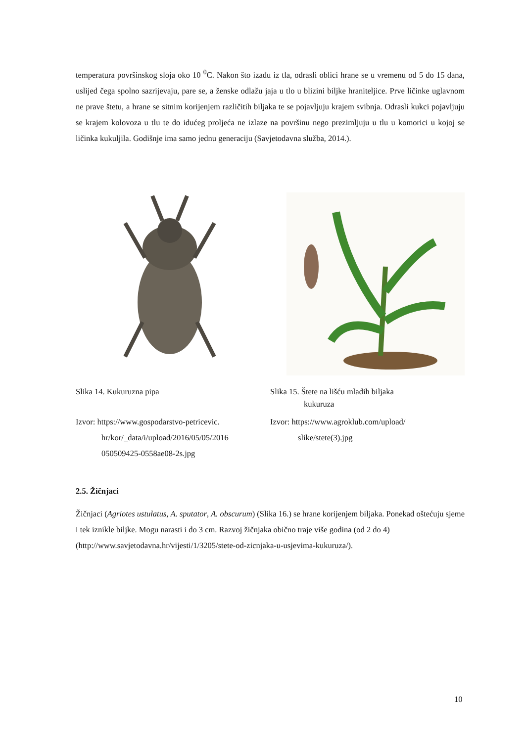temperatura površinskog sloja oko 10 <sup>0</sup>C. Nakon što izađu iz tla, odrasli oblici hrane se u vremenu od 5 do 15 dana, uslijed čega spolno sazrijevaju, pare se, a ženske odlažu jaja u tlo u blizini biljke hraniteljice. Prve ličinke uglavnom ne prave štetu, a hrane se sitnim korijenjem različitih biljaka te se pojavljuju krajem svibnja. Odrasli kukci pojavljuju se krajem kolovoza u tlu te do idućeg proljeća ne izlaze na površinu nego prezimljuju u tlu u komorici u kojoj se ličinka kukuljila. Godišnje ima samo jednu generaciju (Savjetodavna služba, 2014.).
Slika 14. Kukuruzna pipa Slika 15. Štete na lišću mladih biljaka
kukuruza
Izvor: https://www.gospodarstvo-petricevic.
hr/kor/_data/i/upload/2016/05/05/2016
050509425-0558ae08-2s.jpg
Izvor: https://www.agroklub.com/upload/
slike/stete(3).jpg
2.5. Žičnjaci
Žičnjaci (Agriotes ustulatus, A. sputator, A. obscurum) (Slika 16.) se hrane korijenjem biljaka. Ponekad oštećuju sjeme i tek iznikle biljke. Mogu narasti i do 3 cm. Razvoj žičnjaka obično traje više godina (od 2 do 4)
(http://www.savjetodavna.hr/vijesti/1/3205/stete-od-zicnjaka-u-usjevima-kukuruza/).
10